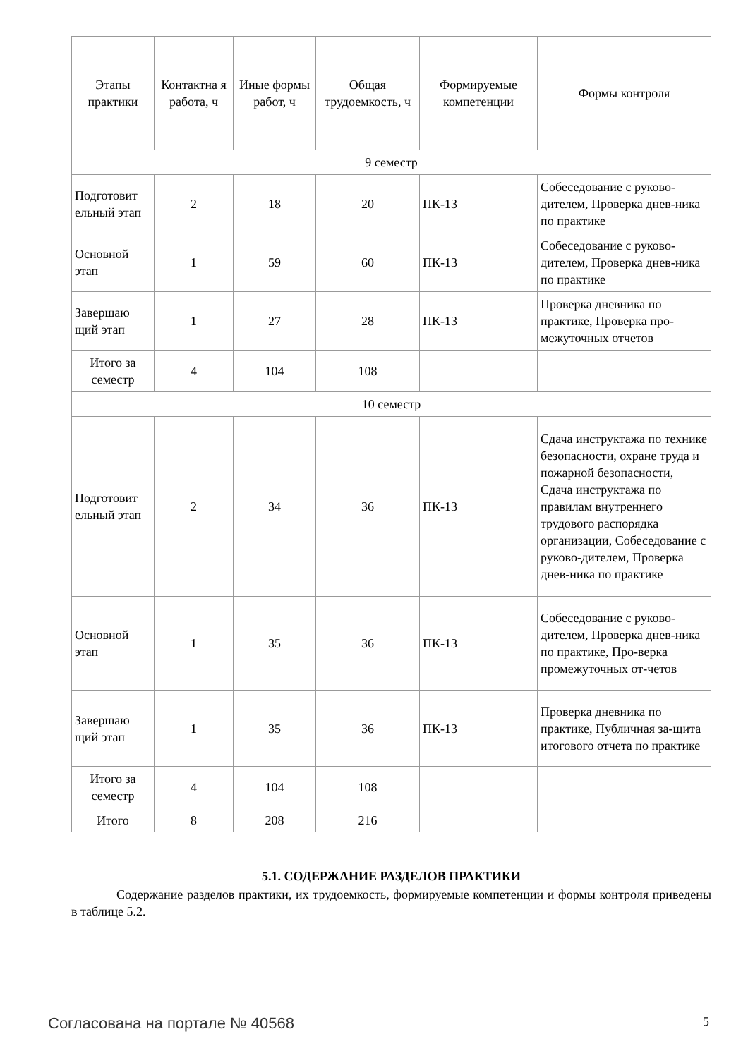| Этапы практики | Контактна я работа, ч | Иные формы работ, ч | Общая трудоемкость, ч | Формируемые компетенции | Формы контроля |
| --- | --- | --- | --- | --- | --- |
| 9 семестр | | | | | |
| Подготовит ельный этап | 2 | 18 | 20 | ПК-13 | Собеседование с руково-дителем, Проверка днев-ника по практике |
| Основной этап | 1 | 59 | 60 | ПК-13 | Собеседование с руково-дителем, Проверка днев-ника по практике |
| Завершаю щий этап | 1 | 27 | 28 | ПК-13 | Проверка дневника по практике, Проверка про-межуточных отчетов |
| Итого за семестр | 4 | 104 | 108 | | |
| 10 семестр | | | | | |
| Подготовит ельный этап | 2 | 34 | 36 | ПК-13 | Сдача инструктажа по технике безопасности, охране труда и пожарной безопасности, Сдача инструктажа по правилам внутреннего трудового распорядка организации, Собеседование с руково-дителем, Проверка днев-ника по практике |
| Основной этап | 1 | 35 | 36 | ПК-13 | Собеседование с руково-дителем, Проверка днев-ника по практике, Про-верка промежуточных от-четов |
| Завершаю щий этап | 1 | 35 | 36 | ПК-13 | Проверка дневника по практике, Публичная за-щита итогового отчета по практике |
| Итого за семестр | 4 | 104 | 108 | | |
| Итого | 8 | 208 | 216 | | |
5.1. СОДЕРЖАНИЕ РАЗДЕЛОВ ПРАКТИКИ
Содержание разделов практики, их трудоемкость, формируемые компетенции и формы контроля приведены в таблице 5.2.
Согласована на портале № 40568 5